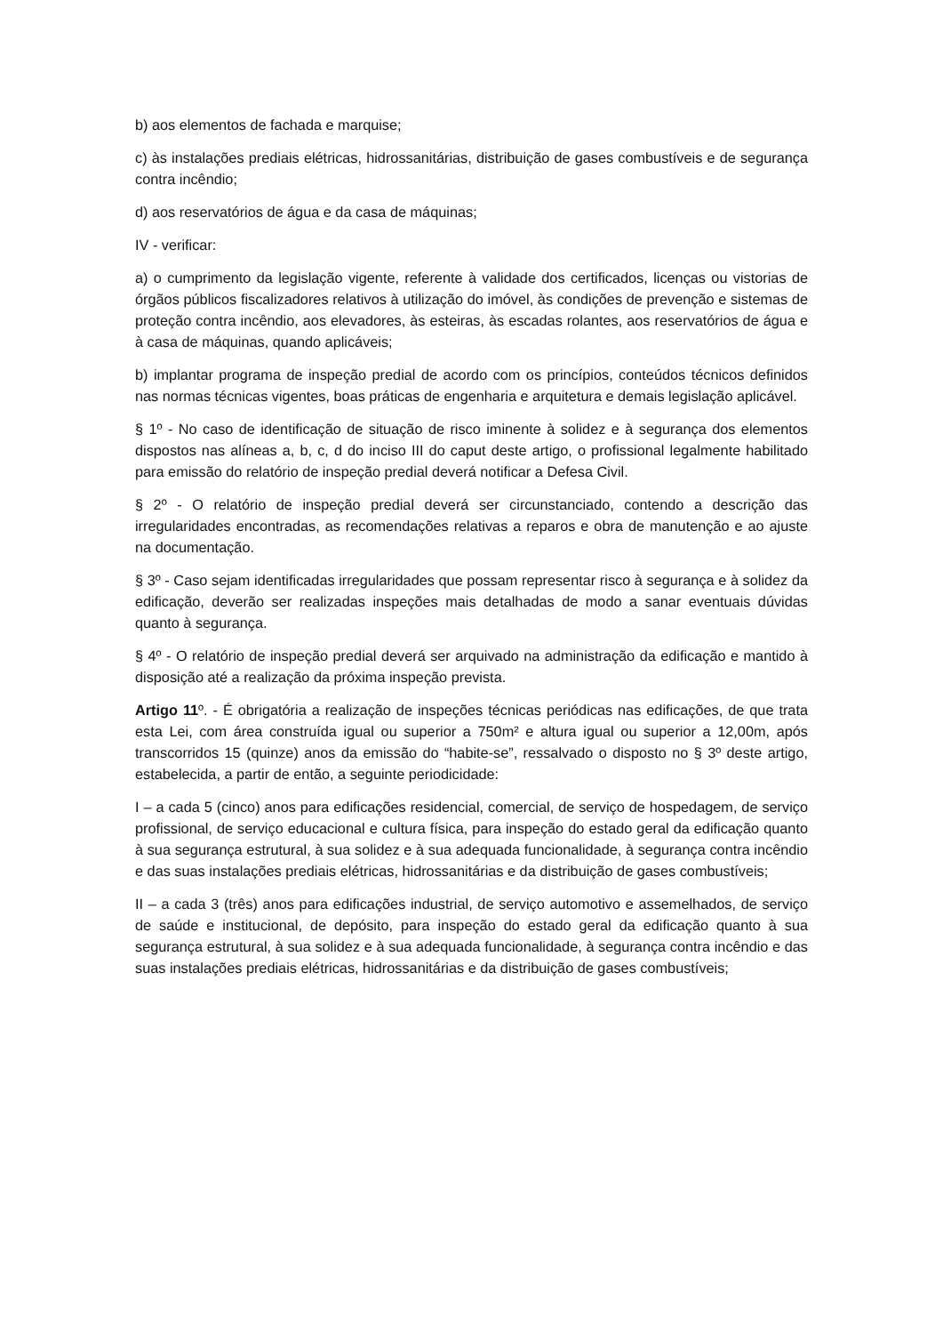b) aos elementos de fachada e marquise;
c) às instalações prediais elétricas, hidrossanitárias, distribuição de gases combustíveis e de segurança contra incêndio;
d) aos reservatórios de água e da casa de máquinas;
IV - verificar:
a) o cumprimento da legislação vigente, referente à validade dos certificados, licenças ou vistorias de órgãos públicos fiscalizadores relativos à utilização do imóvel, às condições de prevenção e sistemas de proteção contra incêndio, aos elevadores, às esteiras, às escadas rolantes, aos reservatórios de água e à casa de máquinas, quando aplicáveis;
b) implantar programa de inspeção predial de acordo com os princípios, conteúdos técnicos definidos nas normas técnicas vigentes, boas práticas de engenharia e arquitetura e demais legislação aplicável.
§ 1º - No caso de identificação de situação de risco iminente à solidez e à segurança dos elementos dispostos nas alíneas a, b, c, d do inciso III do caput deste artigo, o profissional legalmente habilitado para emissão do relatório de inspeção predial deverá notificar a Defesa Civil.
§ 2º - O relatório de inspeção predial deverá ser circunstanciado, contendo a descrição das irregularidades encontradas, as recomendações relativas a reparos e obra de manutenção e ao ajuste na documentação.
§ 3º - Caso sejam identificadas irregularidades que possam representar risco à segurança e à solidez da edificação, deverão ser realizadas inspeções mais detalhadas de modo a sanar eventuais dúvidas quanto à segurança.
§ 4º - O relatório de inspeção predial deverá ser arquivado na administração da edificação e mantido à disposição até a realização da próxima inspeção prevista.
Artigo 11º. - É obrigatória a realização de inspeções técnicas periódicas nas edificações, de que trata esta Lei, com área construída igual ou superior a 750m² e altura igual ou superior a 12,00m, após transcorridos 15 (quinze) anos da emissão do “habite-se”, ressalvado o disposto no § 3º deste artigo, estabelecida, a partir de então, a seguinte periodicidade:
I – a cada 5 (cinco) anos para edificações residencial, comercial, de serviço de hospedagem, de serviço profissional, de serviço educacional e cultura física, para inspeção do estado geral da edificação quanto à sua segurança estrutural, à sua solidez e à sua adequada funcionalidade, à segurança contra incêndio e das suas instalações prediais elétricas, hidrossanitárias e da distribuição de gases combustíveis;
II – a cada 3 (três) anos para edificações industrial, de serviço automotivo e assemelhados, de serviço de saúde e institucional, de depósito, para inspeção do estado geral da edificação quanto à sua segurança estrutural, à sua solidez e à sua adequada funcionalidade, à segurança contra incêndio e das suas instalações prediais elétricas, hidrossanitárias e da distribuição de gases combustíveis;